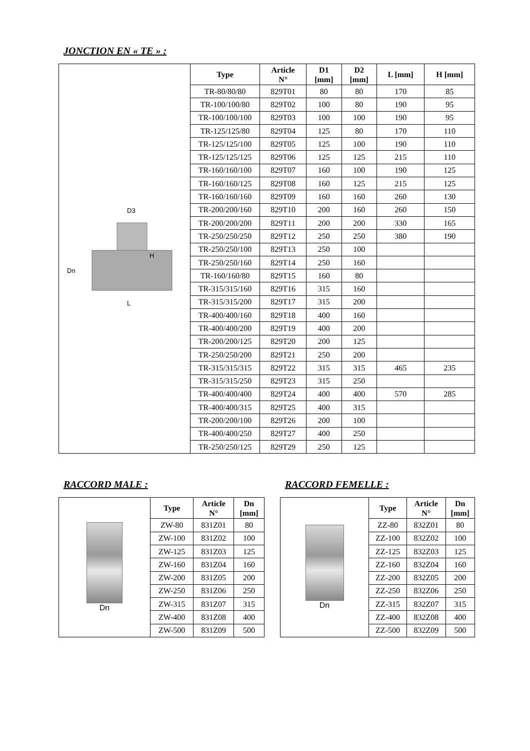JONCTION EN « TE » :
| D3 H Dn L | Type | Article N° | D1 [mm] | D2 [mm] | L [mm] | H [mm] |
| | TR-80/80/80 | 829T01 | 80 | 80 | 170 | 85 |
| | TR-100/100/80 | 829T02 | 100 | 80 | 190 | 95 |
| | TR-100/100/100 | 829T03 | 100 | 100 | 190 | 95 |
| | TR-125/125/80 | 829T04 | 125 | 80 | 170 | 110 |
| | TR-125/125/100 | 829T05 | 125 | 100 | 190 | 110 |
| | TR-125/125/125 | 829T06 | 125 | 125 | 215 | 110 |
| | TR-160/160/100 | 829T07 | 160 | 100 | 190 | 125 |
| | TR-160/160/125 | 829T08 | 160 | 125 | 215 | 125 |
| | TR-160/160/160 | 829T09 | 160 | 160 | 260 | 130 |
| | TR-200/200/160 | 829T10 | 200 | 160 | 260 | 150 |
| | TR-200/200/200 | 829T11 | 200 | 200 | 330 | 165 |
| | TR-250/250/250 | 829T12 | 250 | 250 | 380 | 190 |
| | TR-250/250/100 | 829T13 | 250 | 100 | | |
| | TR-250/250/160 | 829T14 | 250 | 160 | | |
| | TR-160/160/80 | 829T15 | 160 | 80 | | |
| | TR-315/315/160 | 829T16 | 315 | 160 | | |
| | TR-315/315/200 | 829T17 | 315 | 200 | | |
| | TR-400/400/160 | 829T18 | 400 | 160 | | |
| | TR-400/400/200 | 829T19 | 400 | 200 | | |
| | TR-200/200/125 | 829T20 | 200 | 125 | | |
| | TR-250/250/200 | 829T21 | 250 | 200 | | |
| | TR-315/315/315 | 829T22 | 315 | 315 | 465 | 235 |
| | TR-315/315/250 | 829T23 | 315 | 250 | | |
| | TR-400/400/400 | 829T24 | 400 | 400 | 570 | 285 |
| | TR-400/400/315 | 829T25 | 400 | 315 | | |
| | TR-200/200/100 | 829T26 | 200 | 100 | | |
| | TR-400/400/250 | 829T27 | 400 | 250 | | |
| | TR-250/250/125 | 829T29 | 250 | 125 | | |
RACCORD MALE :
| Dn | Type | Article N° | Dn [mm] |
| | ZW-80 | 831Z01 | 80 |
| | ZW-100 | 831Z02 | 100 |
| | ZW-125 | 831Z03 | 125 |
| | ZW-160 | 831Z04 | 160 |
| | ZW-200 | 831Z05 | 200 |
| | ZW-250 | 831Z06 | 250 |
| | ZW-315 | 831Z07 | 315 |
| | ZW-400 | 831Z08 | 400 |
| | ZW-500 | 831Z09 | 500 |
RACCORD FEMELLE :
| Dn | Type | Article N° | Dn [mm] |
| | ZZ-80 | 832Z01 | 80 |
| | ZZ-100 | 832Z02 | 100 |
| | ZZ-125 | 832Z03 | 125 |
| | ZZ-160 | 832Z04 | 160 |
| | ZZ-200 | 832Z05 | 200 |
| | ZZ-250 | 832Z06 | 250 |
| | ZZ-315 | 832Z07 | 315 |
| | ZZ-400 | 832Z08 | 400 |
| | ZZ-500 | 832Z09 | 500 |